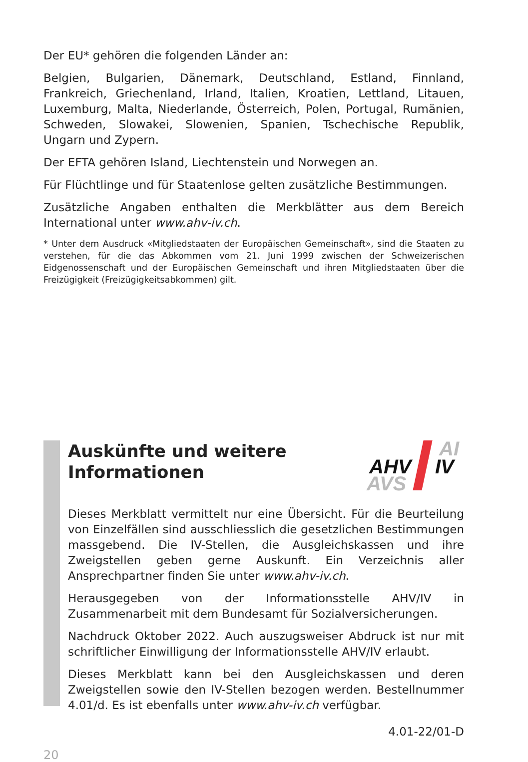Der EU* gehören die folgenden Länder an:
Belgien, Bulgarien, Dänemark, Deutschland, Estland, Finnland, Frankreich, Griechenland, Irland, Italien, Kroatien, Lettland, Litauen, Luxemburg, Malta, Niederlande, Österreich, Polen, Portugal, Rumänien, Schweden, Slowakei, Slowenien, Spanien, Tschechische Republik, Ungarn und Zypern.
Der EFTA gehören Island, Liechtenstein und Norwegen an.
Für Flüchtlinge und für Staatenlose gelten zusätzliche Bestimmungen.
Zusätzliche Angaben enthalten die Merkblätter aus dem Bereich International unter www.ahv-iv.ch.
* Unter dem Ausdruck «Mitgliedstaaten der Europäischen Gemeinschaft», sind die Staaten zu verstehen, für die das Abkommen vom 21. Juni 1999 zwischen der Schweizerischen Eidgenossenschaft und der Europäischen Gemeinschaft und ihren Mitgliedstaaten über die Freizügigkeit (Freizügigkeitsabkommen) gilt.
Auskünfte und weitere
Informationen
AI
AHV IV
AVS
Dieses Merkblatt vermittelt nur eine Übersicht. Für die Beurteilung von Einzelfällen sind ausschliesslich die gesetzlichen Bestimmungen massgebend. Die IV-Stellen, die Ausgleichskassen und ihre Zweigstellen geben gerne Auskunft. Ein Verzeichnis aller Ansprechpartner finden Sie unter www.ahv-iv.ch.
Herausgegeben von der Informationsstelle AHV/IV in Zusammenarbeit mit dem Bundesamt für Sozialversicherungen.
Nachdruck Oktober 2022. Auch auszugsweiser Abdruck ist nur mit schriftlicher Einwilligung der Informationsstelle AHV/IV erlaubt.
Dieses Merkblatt kann bei den Ausgleichskassen und deren Zweigstellen sowie den IV-Stellen bezogen werden. Bestellnummer 4.01/d. Es ist ebenfalls unter www.ahv-iv.ch verfügbar.
4.01-22/01-D
20